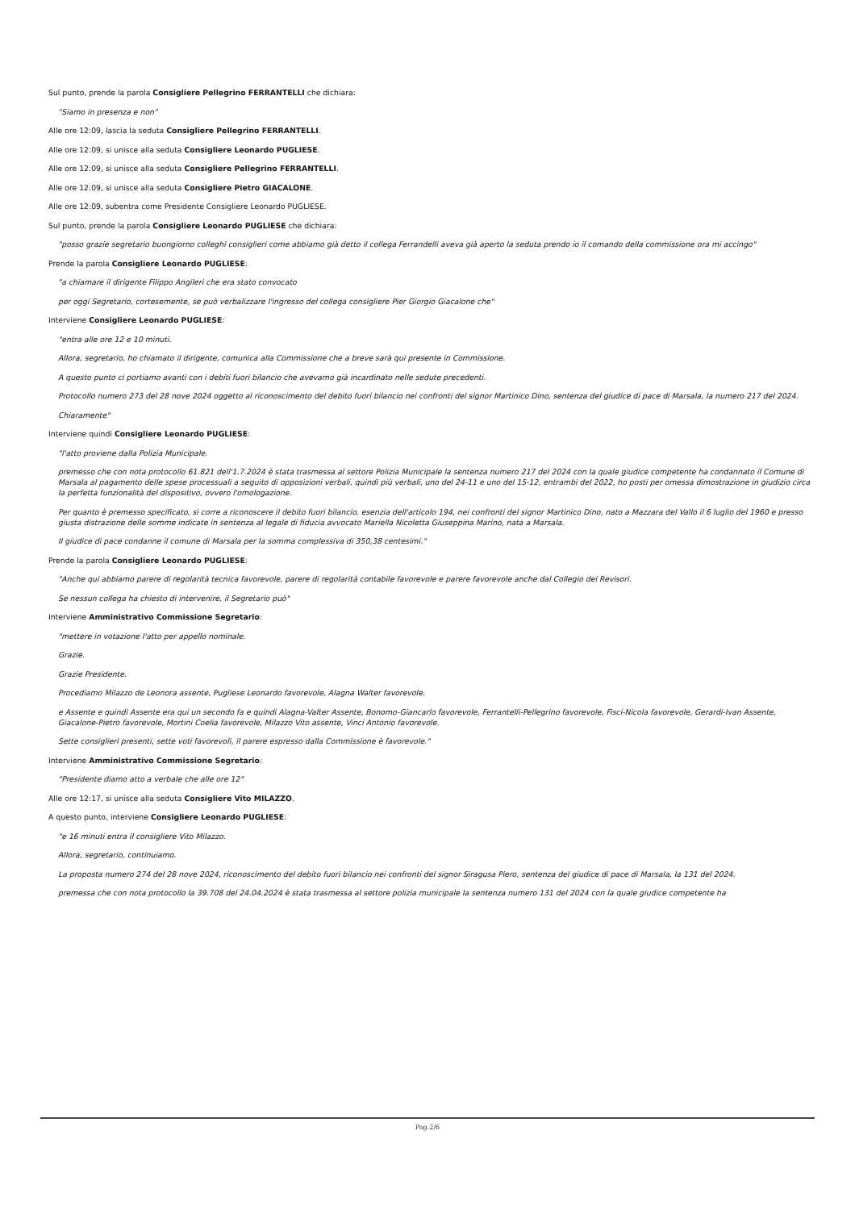Sul punto, prende la parola Consigliere Pellegrino FERRANTELLI che dichiara:
"Siamo in presenza e non"
Alle ore 12:09, lascia la seduta Consigliere Pellegrino FERRANTELLI.
Alle ore 12:09, si unisce alla seduta Consigliere Leonardo PUGLIESE.
Alle ore 12:09, si unisce alla seduta Consigliere Pellegrino FERRANTELLI.
Alle ore 12:09, si unisce alla seduta Consigliere Pietro GIACALONE.
Alle ore 12:09, subentra come Presidente Consigliere Leonardo PUGLIESE.
Sul punto, prende la parola Consigliere Leonardo PUGLIESE che dichiara:
"posso grazie segretario buongiorno colleghi consiglieri come abbiamo già detto il collega Ferrandelli aveva già aperto la seduta prendo io il comando della commissione ora mi accingo"
Prende la parola Consigliere Leonardo PUGLIESE:
"a chiamare il dirigente Filippo Angileri che era stato convocato
per oggi Segretario, cortesemente, se può verbalizzare l'ingresso del collega consigliere Pier Giorgio Giacalone che"
Interviene Consigliere Leonardo PUGLIESE:
"entra alle ore 12 e 10 minuti.
Allora, segretario, ho chiamato il dirigente, comunica alla Commissione che a breve sarà qui presente in Commissione.
A questo punto ci portiamo avanti con i debiti fuori bilancio che avevamo già incardinato nelle sedute precedenti.
Protocollo numero 273 del 28 nove 2024 oggetto al riconoscimento del debito fuori bilancio nei confronti del signor Martinico Dino, sentenza del giudice di pace di Marsala, la numero 217 del 2024.
Chiaramente"
Interviene quindi Consigliere Leonardo PUGLIESE:
"l'atto proviene dalla Polizia Municipale.
premesso che con nota protocollo 61.821 dell'1.7.2024 è stata trasmessa al settore Polizia Municipale la sentenza numero 217 del 2024 con la quale giudice competente ha condannato il Comune di Marsala al pagamento delle spese processuali a seguito di opposizioni verbali, quindi più verbali, uno del 24-11 e uno del 15-12, entrambi del 2022, ho posti per omessa dimostrazione in giudizio circa la perfetta funzionalità del dispositivo, ovvero l'omologazione.
Per quanto è premesso specificato, si corre a riconoscere il debito fuori bilancio, esenzia dell'articolo 194, nei confronti del signor Martinico Dino, nato a Mazzara del Vallo il 6 luglio del 1960 e presso giusta distrazione delle somme indicate in sentenza al legale di fiducia avvocato Mariella Nicoletta Giuseppina Marino, nata a Marsala.
Il giudice di pace condanne il comune di Marsala per la somma complessiva di 350,38 centesimi."
Prende la parola Consigliere Leonardo PUGLIESE:
"Anche qui abbiamo parere di regolarità tecnica favorevole, parere di regolarità contabile favorevole e parere favorevole anche dal Collegio dei Revisori.
Se nessun collega ha chiesto di intervenire, il Segretario può"
Interviene Amministrativo Commissione Segretario:
"mettere in votazione l'atto per appello nominale.
Grazie.
Grazie Presidente.
Procediamo Milazzo de Leonora assente, Pugliese Leonardo favorevole, Alagna Walter favorevole.
e Assente e quindi Assente era qui un secondo fa e quindi Alagna-Valter Assente, Bonomo-Giancarlo favorevole, Ferrantelli-Pellegrino favorevole, Fisci-Nicola favorevole, Gerardi-Ivan Assente, Giacalone-Pietro favorevole, Mortini Coelia favorevole, Milazzo Vito assente, Vinci Antonio favorevole.
Sette consiglieri presenti, sette voti favorevoli, il parere espresso dalla Commissione è favorevole."
Interviene Amministrativo Commissione Segretario:
"Presidente diamo atto a verbale che alle ore 12"
Alle ore 12:17, si unisce alla seduta Consigliere Vito MILAZZO.
A questo punto, interviene Consigliere Leonardo PUGLIESE:
"e 16 minuti entra il consigliere Vito Milazzo.
Allora, segretario, continuiamo.
La proposta numero 274 del 28 nove 2024, riconoscimento del debito fuori bilancio nei confronti del signor Siragusa Piero, sentenza del giudice di pace di Marsala, la 131 del 2024.
premessa che con nota protocollo la 39.708 del 24.04.2024 è stata trasmessa al settore polizia municipale la sentenza numero 131 del 2024 con la quale giudice competente ha
Pag.2/6